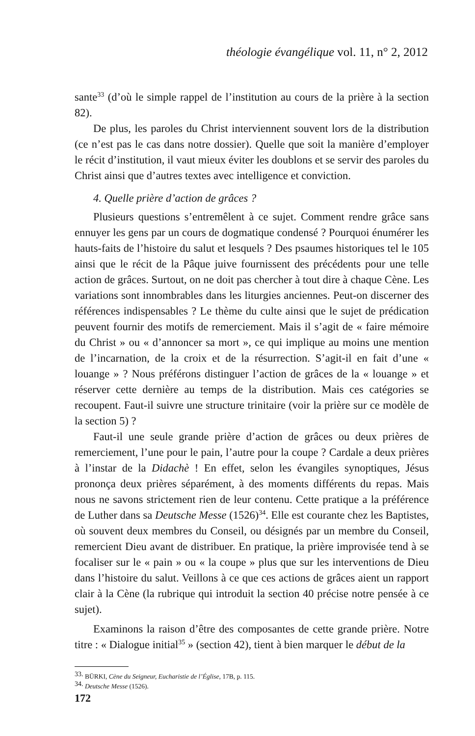théologie évangélique vol. 11, n° 2, 2012
sante<sup>33</sup> (d’où le simple rappel de l’institution au cours de la prière à la section 82).
De plus, les paroles du Christ interviennent souvent lors de la distribution (ce n’est pas le cas dans notre dossier). Quelle que soit la manière d’employer le récit d’institution, il vaut mieux éviter les doublons et se servir des paroles du Christ ainsi que d’autres textes avec intelligence et conviction.
4. Quelle prière d’action de grâces ?
Plusieurs questions s’entremêlent à ce sujet. Comment rendre grâce sans ennuyer les gens par un cours de dogmatique condensé ? Pourquoi énumérer les hauts-faits de l’histoire du salut et lesquels ? Des psaumes historiques tel le 105 ainsi que le récit de la Pâque juive fournissent des précédents pour une telle action de grâces. Surtout, on ne doit pas chercher à tout dire à chaque Cène. Les variations sont innombrables dans les liturgies anciennes. Peut-on discerner des références indispensables ? Le thème du culte ainsi que le sujet de prédication peuvent fournir des motifs de remerciement. Mais il s’agit de « faire mémoire du Christ » ou « d’annoncer sa mort », ce qui implique au moins une mention de l’incarnation, de la croix et de la résurrection. S’agit-il en fait d’une « louange » ? Nous préférons distinguer l’action de grâces de la « louange » et réserver cette dernière au temps de la distribution. Mais ces catégories se recoupent. Faut-il suivre une structure trinitaire (voir la prière sur ce modèle de la section 5) ?
Faut-il une seule grande prière d’action de grâces ou deux prières de remerciement, l’une pour le pain, l’autre pour la coupe ? Cardale a deux prières à l’instar de la Didachè ! En effet, selon les évangiles synoptiques, Jésus prononça deux prières séparément, à des moments différents du repas. Mais nous ne savons strictement rien de leur contenu. Cette pratique a la préférence de Luther dans sa Deutsche Messe (1526)<sup>34</sup>. Elle est courante chez les Baptistes, où souvent deux membres du Conseil, ou désignés par un membre du Conseil, remercient Dieu avant de distribuer. En pratique, la prière improvisée tend à se focaliser sur le « pain » ou « la coupe » plus que sur les interventions de Dieu dans l’histoire du salut. Veillons à ce que ces actions de grâces aient un rapport clair à la Cène (la rubrique qui introduit la section 40 précise notre pensée à ce sujet).
Examinons la raison d’être des composantes de cette grande prière. Notre titre : « Dialogue initial<sup>35</sup> » (section 42), tient à bien marquer le début de la
<sup>33.</sup> BÜRKI, Cène du Seigneur, Eucharistie de l’Église, 17B, p. 115.
<sup>34.</sup> Deutsche Messe (1526).
172